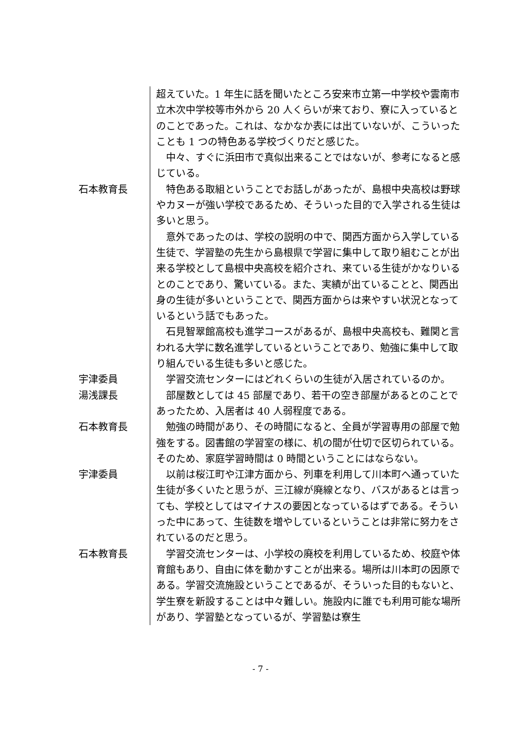超えていた。1 年生に話を聞いたところ安来市立第一中学校や雲南市立木次中学校等市外から 20 人くらいが来ており、寮に入っているとのことであった。これは、なかなか表には出ていないが、こういったことも 1 つの特色ある学校づくりだと感じた。
　中々、すぐに浜田市で真似出来ることではないが、参考になると感じている。
石本教育長 　特色ある取組ということでお話しがあったが、島根中央高校は野球やカヌーが強い学校であるため、そういった目的で入学される生徒は多いと思う。
　意外であったのは、学校の説明の中で、関西方面から入学している生徒で、学習塾の先生から島根県で学習に集中して取り組むことが出来る学校として島根中央高校を紹介され、来ている生徒がかなりいるとのことであり、驚いている。また、実績が出ていることと、関西出身の生徒が多いということで、関西方面からは来やすい状況となっているという話でもあった。
　石見智翠館高校も進学コースがあるが、島根中央高校も、難関と言われる大学に数名進学しているということであり、勉強に集中して取り組んでいる生徒も多いと感じた。
宇津委員 　学習交流センターにはどれくらいの生徒が入居されているのか。
湯浅課長 　部屋数としては 45 部屋であり、若干の空き部屋があるとのことであったため、入居者は 40 人弱程度である。
石本教育長 　勉強の時間があり、その時間になると、全員が学習専用の部屋で勉強をする。図書館の学習室の様に、机の間が仕切で区切られている。そのため、家庭学習時間は 0 時間ということにはならない。
宇津委員 　以前は桜江町や江津方面から、列車を利用して川本町へ通っていた生徒が多くいたと思うが、三江線が廃線となり、バスがあるとは言っても、学校としてはマイナスの要因となっているはずである。そういった中にあって、生徒数を増やしているということは非常に努力をされているのだと思う。
石本教育長 　学習交流センターは、小学校の廃校を利用しているため、校庭や体育館もあり、自由に体を動かすことが出来る。場所は川本町の因原である。学習交流施設ということであるが、そういった目的もないと、学生寮を新設することは中々難しい。施設内に誰でも利用可能な場所があり、学習塾となっているが、学習塾は寮生
- 7 -